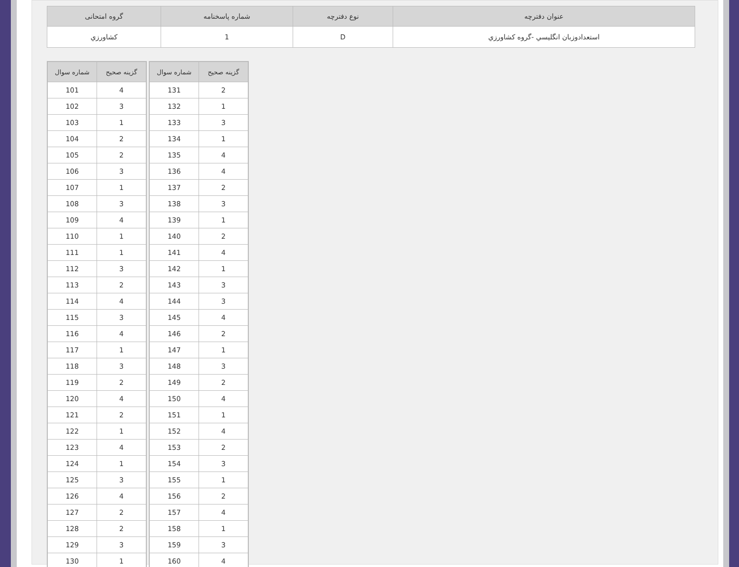| عنوان دفترچه | نوع دفترچه | شماره پاسخنامه | گروه امتحانی |
| --- | --- | --- | --- |
| استعدادوزبان انگليسي -گروه کشاورزي | D | 1 | کشاورزي |
| گزینه صحیح | شماره سوال |
| --- | --- |
| 2 | 131 |
| 1 | 132 |
| 3 | 133 |
| 1 | 134 |
| 4 | 135 |
| 4 | 136 |
| 2 | 137 |
| 3 | 138 |
| 1 | 139 |
| 2 | 140 |
| 4 | 141 |
| 1 | 142 |
| 3 | 143 |
| 3 | 144 |
| 4 | 145 |
| 2 | 146 |
| 1 | 147 |
| 3 | 148 |
| 2 | 149 |
| 4 | 150 |
| 1 | 151 |
| 4 | 152 |
| 2 | 153 |
| 3 | 154 |
| 1 | 155 |
| 2 | 156 |
| 4 | 157 |
| 1 | 158 |
| 3 | 159 |
| 4 | 160 |
| گزینه صحیح | شماره سوال |
| --- | --- |
| 4 | 101 |
| 3 | 102 |
| 1 | 103 |
| 2 | 104 |
| 2 | 105 |
| 3 | 106 |
| 1 | 107 |
| 3 | 108 |
| 4 | 109 |
| 1 | 110 |
| 1 | 111 |
| 3 | 112 |
| 2 | 113 |
| 4 | 114 |
| 3 | 115 |
| 4 | 116 |
| 1 | 117 |
| 3 | 118 |
| 2 | 119 |
| 4 | 120 |
| 2 | 121 |
| 1 | 122 |
| 4 | 123 |
| 1 | 124 |
| 3 | 125 |
| 4 | 126 |
| 2 | 127 |
| 2 | 128 |
| 3 | 129 |
| 1 | 130 |